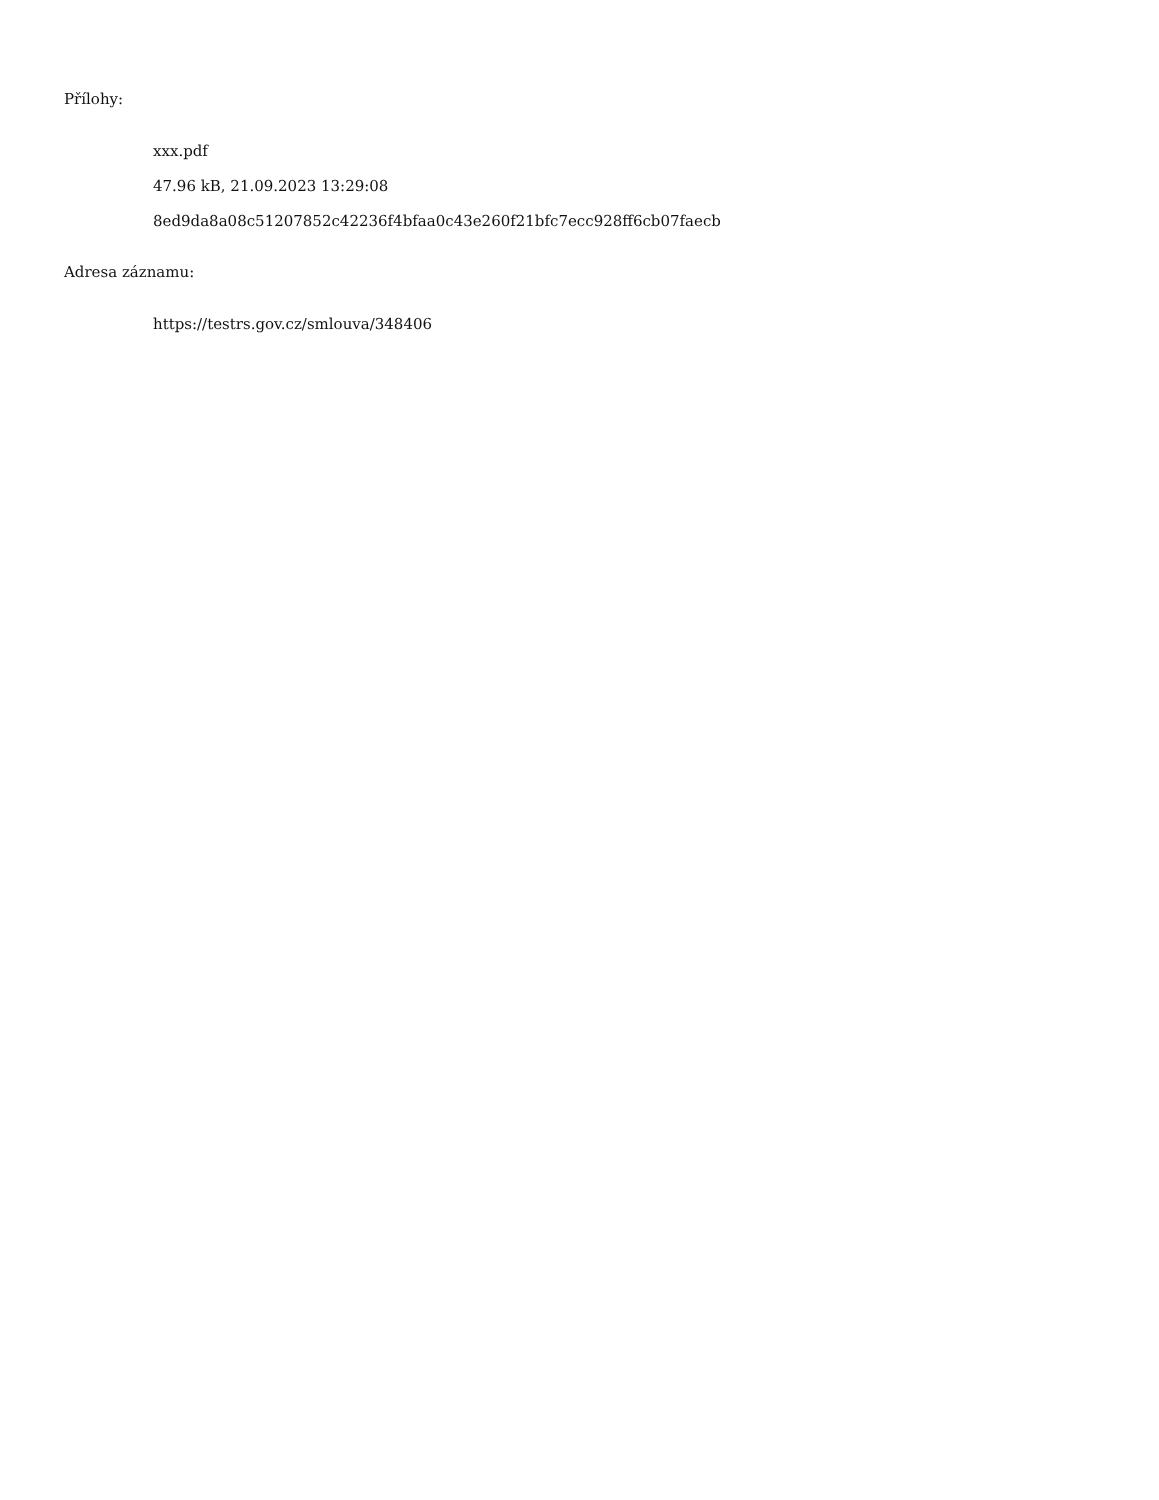Přílohy:
xxx.pdf
47.96 kB, 21.09.2023 13:29:08
8ed9da8a08c51207852c42236f4bfaa0c43e260f21bfc7ecc928ff6cb07faecb
Adresa záznamu:
https://testrs.gov.cz/smlouva/348406